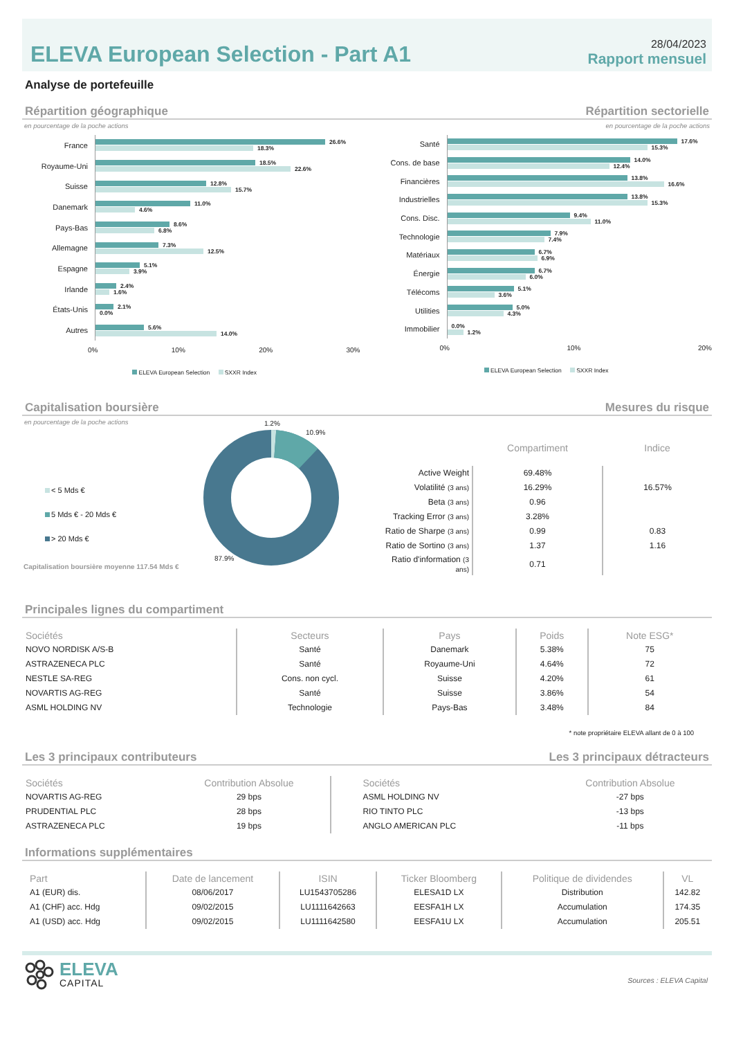ELEVA European Selection - Part A1
28/04/2023
Rapport mensuel
Analyse de portefeuille
Répartition géographique Répartition sectorielle
en pourcentage de la poche actions en pourcentage de la poche actions
France
26.6%
18.3%
Royaume-Uni
18.5%
22.6%
Suisse
12.8%
15.7%
Danemark
11.0%
4.6%
Pays-Bas
8.6%
6.8%
Allemagne
7.3%
12.5%
Espagne
5.1%
3.9%
Irlande
2.4%
1.6%
États-Unis
2.1%
0.0%
Autres
5.6%
14.0%
0% 10% 20% 30%
ELEVA European Selection SXXR Index
Santé
17.6%
15.3%
Cons. de base
14.0%
12.4%
Financières
13.8%
16.6%
Industrielles
13.8%
15.3%
Cons. Disc.
9.4%
11.0%
Technologie
7.9%
7.4%
Matériaux
6.7%
6.9%
Énergie
6.7%
6.0%
Télécoms
5.1%
3.6%
Utilities
5.0%
4.3%
Immobilier
0.0%
1.2%
0% 10% 20%
ELEVA European Selection SXXR Index
Capitalisation boursière Mesures du risque
en pourcentage de la poche actions
< 5 Mds €
5 Mds € - 20 Mds €
> 20 Mds €
Capitalisation boursière moyenne 117.54 Mds €
1.2%
10.9%
87.9%
| | Compartiment | Indice |
| --- | --- | --- |
| Active Weight | 69.48% | |
| Volatilité (3 ans) | 16.29% | 16.57% |
| Beta (3 ans) | 0.96 | |
| Tracking Error (3 ans) | 3.28% | |
| Ratio de Sharpe (3 ans) | 0.99 | 0.83 |
| Ratio de Sortino (3 ans) | 1.37 | 1.16 |
| Ratio d'information (3 ans) | 0.71 | |
Principales lignes du compartiment
| Sociétés | Secteurs | Pays | Poids | Note ESG* |
| --- | --- | --- | --- | --- |
| NOVO NORDISK A/S-B | Santé | Danemark | 5.38% | 75 |
| ASTRAZENECA PLC | Santé | Royaume-Uni | 4.64% | 72 |
| NESTLE SA-REG | Cons. non cycl. | Suisse | 4.20% | 61 |
| NOVARTIS AG-REG | Santé | Suisse | 3.86% | 54 |
| ASML HOLDING NV | Technologie | Pays-Bas | 3.48% | 84 |
* note propriétaire ELEVA allant de 0 à 100
Les 3 principaux contributeurs Les 3 principaux détracteurs
| Sociétés | Contribution Absolue | Sociétés | Contribution Absolue |
| --- | --- | --- | --- |
| NOVARTIS AG-REG | 29 bps | ASML HOLDING NV | -27 bps |
| PRUDENTIAL PLC | 28 bps | RIO TINTO PLC | -13 bps |
| ASTRAZENECA PLC | 19 bps | ANGLO AMERICAN PLC | -11 bps |
Informations supplémentaires
| Part | Date de lancement | ISIN | Ticker Bloomberg | Politique de dividendes | VL |
| --- | --- | --- | --- | --- | --- |
| A1 (EUR) dis. | 08/06/2017 | LU1543705286 | ELESA1D LX | Distribution | 142.82 |
| A1 (CHF) acc. Hdg | 09/02/2015 | LU1111642663 | EESFA1H LX | Accumulation | 174.35 |
| A1 (USD) acc. Hdg | 09/02/2015 | LU1111642580 | EESFA1U LX | Accumulation | 205.51 |
ELEVA
CAPITAL
Sources : ELEVA Capital